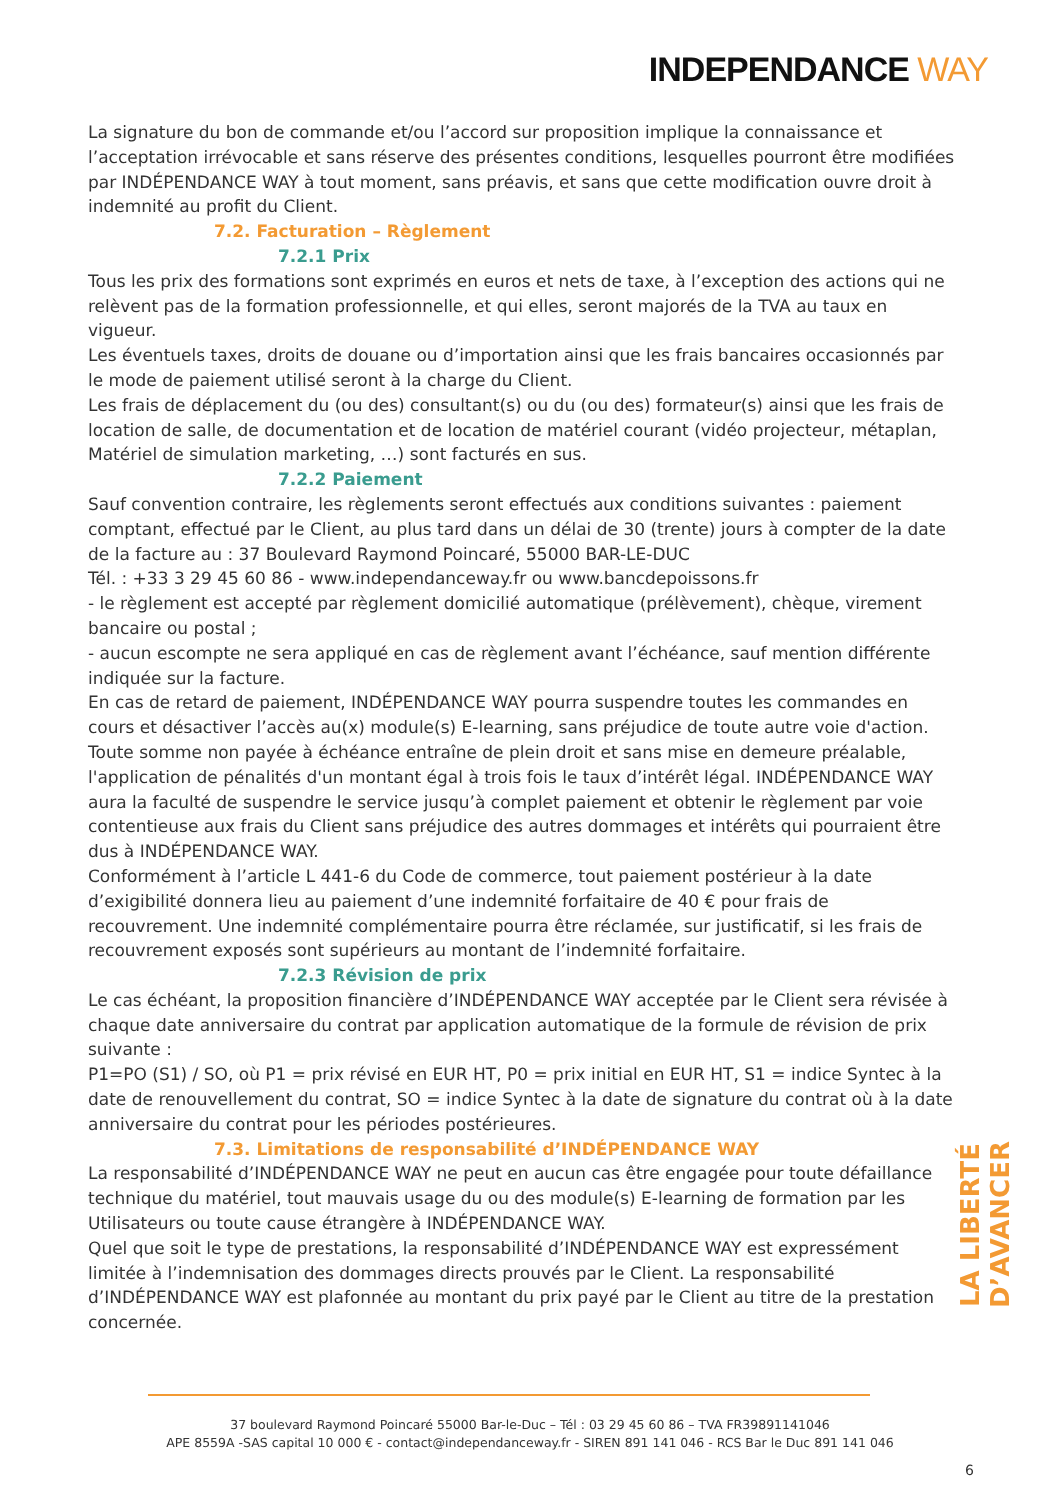INDEPENDANCE WAY
La signature du bon de commande et/ou l’accord sur proposition implique la connaissance et l’acceptation irrévocable et sans réserve des présentes conditions, lesquelles pourront être modifiées par INDÉPENDANCE WAY à tout moment, sans préavis, et sans que cette modification ouvre droit à indemnité au profit du Client.
7.2. Facturation – Règlement
7.2.1 Prix
Tous les prix des formations sont exprimés en euros et nets de taxe, à l’exception des actions qui ne relèvent pas de la formation professionnelle, et qui elles, seront majorés de la TVA au taux en vigueur.
Les éventuels taxes, droits de douane ou d’importation ainsi que les frais bancaires occasionnés par le mode de paiement utilisé seront à la charge du Client.
Les frais de déplacement du (ou des) consultant(s) ou du (ou des) formateur(s) ainsi que les frais de location de salle, de documentation et de location de matériel courant (vidéo projecteur, métaplan, Matériel de simulation marketing, …) sont facturés en sus.
7.2.2 Paiement
Sauf convention contraire, les règlements seront effectués aux conditions suivantes : paiement comptant, effectué par le Client, au plus tard dans un délai de 30 (trente) jours à compter de la date de la facture au : 37 Boulevard Raymond Poincaré, 55000 BAR-LE-DUC
Tél. : +33 3 29 45 60 86 - www.independanceway.fr ou www.bancdepoissons.fr
- le règlement est accepté par règlement domicilié automatique (prélèvement), chèque, virement bancaire ou postal ;
- aucun escompte ne sera appliqué en cas de règlement avant l’échéance, sauf mention différente indiquée sur la facture.
En cas de retard de paiement, INDÉPENDANCE WAY pourra suspendre toutes les commandes en cours et désactiver l’accès au(x) module(s) E-learning, sans préjudice de toute autre voie d'action.
Toute somme non payée à échéance entraîne de plein droit et sans mise en demeure préalable, l'application de pénalités d'un montant égal à trois fois le taux d’intérêt légal. INDÉPENDANCE WAY aura la faculté de suspendre le service jusqu’à complet paiement et obtenir le règlement par voie contentieuse aux frais du Client sans préjudice des autres dommages et intérêts qui pourraient être dus à INDÉPENDANCE WAY.
Conformément à l’article L 441-6 du Code de commerce, tout paiement postérieur à la date d’exigibilité donnera lieu au paiement d’une indemnité forfaitaire de 40 € pour frais de recouvrement. Une indemnité complémentaire pourra être réclamée, sur justificatif, si les frais de recouvrement exposés sont supérieurs au montant de l’indemnité forfaitaire.
7.2.3 Révision de prix
Le cas échéant, la proposition financière d’INDÉPENDANCE WAY acceptée par le Client sera révisée à chaque date anniversaire du contrat par application automatique de la formule de révision de prix suivante :
P1=PO (S1) / SO, où P1 = prix révisé en EUR HT, P0 = prix initial en EUR HT, S1 = indice Syntec à la date de renouvellement du contrat, SO = indice Syntec à la date de signature du contrat où à la date anniversaire du contrat pour les périodes postérieures.
7.3. Limitations de responsabilité d’INDÉPENDANCE WAY
La responsabilité d’INDÉPENDANCE WAY ne peut en aucun cas être engagée pour toute défaillance technique du matériel, tout mauvais usage du ou des module(s) E-learning de formation par les Utilisateurs ou toute cause étrangère à INDÉPENDANCE WAY.
Quel que soit le type de prestations, la responsabilité d’INDÉPENDANCE WAY est expressément limitée à l’indemnisation des dommages directs prouvés par le Client. La responsabilité d’INDÉPENDANCE WAY est plafonnée au montant du prix payé par le Client au titre de la prestation concernée.
LA LIBERTÉ D’AVANCER
37 boulevard Raymond Poincaré 55000 Bar-le-Duc – Tél : 03 29 45 60 86 – TVA FR39891141046
APE 8559A -SAS capital 10 000 € - contact@independanceway.fr - SIREN 891 141 046 - RCS Bar le Duc 891 141 046
6